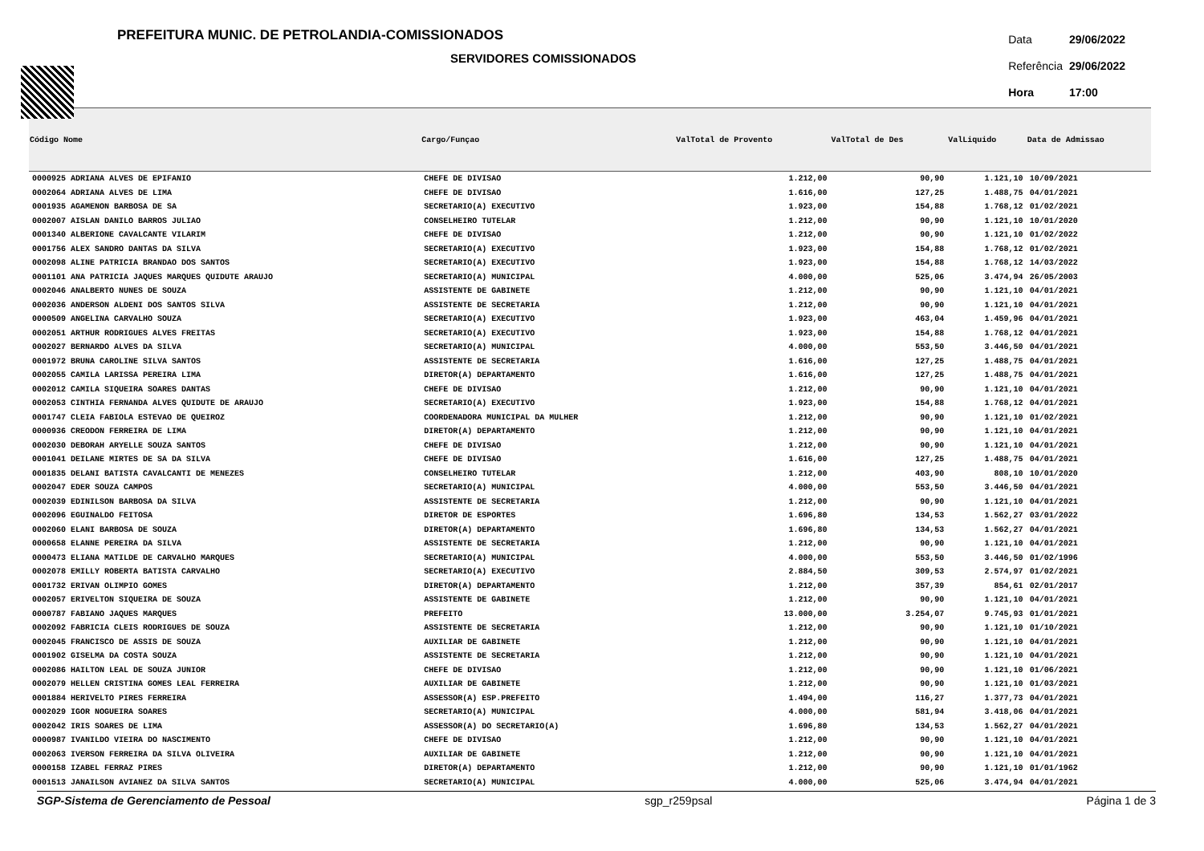PREFEITURA MUNIC. DE PETROLANDIA-COMISSIONADOS
SERVIDORES COMISSIONADOS
| Data | 29/06/2022 |
| Referência | 29/06/2022 |
| Hora | 17:00 |
| Código Nome | Cargo/Funçao | ValTotal de Provento | ValTotal de Des | ValLiquido | Data de Admissao |
| --- | --- | --- | --- | --- | --- |
| 0000925 ADRIANA ALVES DE EPIFANIO | CHEFE DE DIVISAO | 1.212,00 | 90,90 | 1.121,10 | 10/09/2021 |
| 0002064 ADRIANA ALVES DE LIMA | CHEFE DE DIVISAO | 1.616,00 | 127,25 | 1.488,75 | 04/01/2021 |
| 0001935 AGAMENON BARBOSA DE SA | SECRETARIO(A) EXECUTIVO | 1.923,00 | 154,88 | 1.768,12 | 01/02/2021 |
| 0002007 AISLAN DANILO BARROS JULIAO | CONSELHEIRO TUTELAR | 1.212,00 | 90,90 | 1.121,10 | 10/01/2020 |
| 0001340 ALBERIONE CAVALCANTE VILARIM | CHEFE DE DIVISAO | 1.212,00 | 90,90 | 1.121,10 | 01/02/2022 |
| 0001756 ALEX SANDRO DANTAS DA SILVA | SECRETARIO(A) EXECUTIVO | 1.923,00 | 154,88 | 1.768,12 | 01/02/2021 |
| 0002098 ALINE PATRICIA BRANDAO DOS SANTOS | SECRETARIO(A) EXECUTIVO | 1.923,00 | 154,88 | 1.768,12 | 14/03/2022 |
| 0001101 ANA PATRICIA JAQUES MARQUES QUIDUTE ARAUJO | SECRETARIO(A) MUNICIPAL | 4.000,00 | 525,06 | 3.474,94 | 26/05/2003 |
| 0002046 ANALBERTO NUNES DE SOUZA | ASSISTENTE DE GABINETE | 1.212,00 | 90,90 | 1.121,10 | 04/01/2021 |
| 0002036 ANDERSON ALDENI DOS SANTOS SILVA | ASSISTENTE DE SECRETARIA | 1.212,00 | 90,90 | 1.121,10 | 04/01/2021 |
| 0000509 ANGELINA CARVALHO SOUZA | SECRETARIO(A) EXECUTIVO | 1.923,00 | 463,04 | 1.459,96 | 04/01/2021 |
| 0002051 ARTHUR RODRIGUES ALVES FREITAS | SECRETARIO(A) EXECUTIVO | 1.923,00 | 154,88 | 1.768,12 | 04/01/2021 |
| 0002027 BERNARDO ALVES DA SILVA | SECRETARIO(A) MUNICIPAL | 4.000,00 | 553,50 | 3.446,50 | 04/01/2021 |
| 0001972 BRUNA CAROLINE SILVA SANTOS | ASSISTENTE DE SECRETARIA | 1.616,00 | 127,25 | 1.488,75 | 04/01/2021 |
| 0002055 CAMILA LARISSA PEREIRA LIMA | DIRETOR(A) DEPARTAMENTO | 1.616,00 | 127,25 | 1.488,75 | 04/01/2021 |
| 0002012 CAMILA SIQUEIRA SOARES DANTAS | CHEFE DE DIVISAO | 1.212,00 | 90,90 | 1.121,10 | 04/01/2021 |
| 0002053 CINTHIA FERNANDA ALVES QUIDUTE DE ARAUJO | SECRETARIO(A) EXECUTIVO | 1.923,00 | 154,88 | 1.768,12 | 04/01/2021 |
| 0001747 CLEIA FABIOLA ESTEVAO DE QUEIROZ | COORDENADORA MUNICIPAL DA MULHER | 1.212,00 | 90,90 | 1.121,10 | 01/02/2021 |
| 0000936 CREODON FERREIRA DE LIMA | DIRETOR(A) DEPARTAMENTO | 1.212,00 | 90,90 | 1.121,10 | 04/01/2021 |
| 0002030 DEBORAH ARYELLE SOUZA SANTOS | CHEFE DE DIVISAO | 1.212,00 | 90,90 | 1.121,10 | 04/01/2021 |
| 0001041 DEILANE MIRTES DE SA DA SILVA | CHEFE DE DIVISAO | 1.616,00 | 127,25 | 1.488,75 | 04/01/2021 |
| 0001835 DELANI BATISTA CAVALCANTI DE MENEZES | CONSELHEIRO TUTELAR | 1.212,00 | 403,90 | 808,10 | 10/01/2020 |
| 0002047 EDER SOUZA CAMPOS | SECRETARIO(A) MUNICIPAL | 4.000,00 | 553,50 | 3.446,50 | 04/01/2021 |
| 0002039 EDINILSON BARBOSA DA SILVA | ASSISTENTE DE SECRETARIA | 1.212,00 | 90,90 | 1.121,10 | 04/01/2021 |
| 0002096 EGUINALDO FEITOSA | DIRETOR DE ESPORTES | 1.696,80 | 134,53 | 1.562,27 | 03/01/2022 |
| 0002060 ELANI BARBOSA DE SOUZA | DIRETOR(A) DEPARTAMENTO | 1.696,80 | 134,53 | 1.562,27 | 04/01/2021 |
| 0000658 ELANNE PEREIRA DA SILVA | ASSISTENTE DE SECRETARIA | 1.212,00 | 90,90 | 1.121,10 | 04/01/2021 |
| 0000473 ELIANA MATILDE DE CARVALHO MARQUES | SECRETARIO(A) MUNICIPAL | 4.000,00 | 553,50 | 3.446,50 | 01/02/1996 |
| 0002078 EMILLY ROBERTA BATISTA CARVALHO | SECRETARIO(A) EXECUTIVO | 2.884,50 | 309,53 | 2.574,97 | 01/02/2021 |
| 0001732 ERIVAN OLIMPIO GOMES | DIRETOR(A) DEPARTAMENTO | 1.212,00 | 357,39 | 854,61 | 02/01/2017 |
| 0002057 ERIVELTON SIQUEIRA DE SOUZA | ASSISTENTE DE GABINETE | 1.212,00 | 90,90 | 1.121,10 | 04/01/2021 |
| 0000787 FABIANO JAQUES MARQUES | PREFEITO | 13.000,00 | 3.254,07 | 9.745,93 | 01/01/2021 |
| 0002092 FABRICIA CLEIS RODRIGUES DE SOUZA | ASSISTENTE DE SECRETARIA | 1.212,00 | 90,90 | 1.121,10 | 01/10/2021 |
| 0002045 FRANCISCO DE ASSIS DE SOUZA | AUXILIAR DE GABINETE | 1.212,00 | 90,90 | 1.121,10 | 04/01/2021 |
| 0001902 GISELMA DA COSTA SOUZA | ASSISTENTE DE SECRETARIA | 1.212,00 | 90,90 | 1.121,10 | 04/01/2021 |
| 0002086 HAILTON LEAL DE SOUZA JUNIOR | CHEFE DE DIVISAO | 1.212,00 | 90,90 | 1.121,10 | 01/06/2021 |
| 0002079 HELLEN CRISTINA GOMES LEAL FERREIRA | AUXILIAR DE GABINETE | 1.212,00 | 90,90 | 1.121,10 | 01/03/2021 |
| 0001884 HERIVELTO PIRES FERREIRA | ASSESSOR(A) ESP.PREFEITO | 1.494,00 | 116,27 | 1.377,73 | 04/01/2021 |
| 0002029 IGOR NOGUEIRA SOARES | SECRETARIO(A) MUNICIPAL | 4.000,00 | 581,94 | 3.418,06 | 04/01/2021 |
| 0002042 IRIS SOARES DE LIMA | ASSESSOR(A) DO SECRETARIO(A) | 1.696,80 | 134,53 | 1.562,27 | 04/01/2021 |
| 0000987 IVANILDO VIEIRA DO NASCIMENTO | CHEFE DE DIVISAO | 1.212,00 | 90,90 | 1.121,10 | 04/01/2021 |
| 0002063 IVERSON FERREIRA DA SILVA OLIVEIRA | AUXILIAR DE GABINETE | 1.212,00 | 90,90 | 1.121,10 | 04/01/2021 |
| 0000158 IZABEL FERRAZ PIRES | DIRETOR(A) DEPARTAMENTO | 1.212,00 | 90,90 | 1.121,10 | 01/01/1962 |
| 0001513 JANAILSON AVIANEZ DA SILVA SANTOS | SECRETARIO(A) MUNICIPAL | 4.000,00 | 525,06 | 3.474,94 | 04/01/2021 |
SGP-Sistema de Gerenciamento de Pessoal sgp_r259psal Página 1 de 3